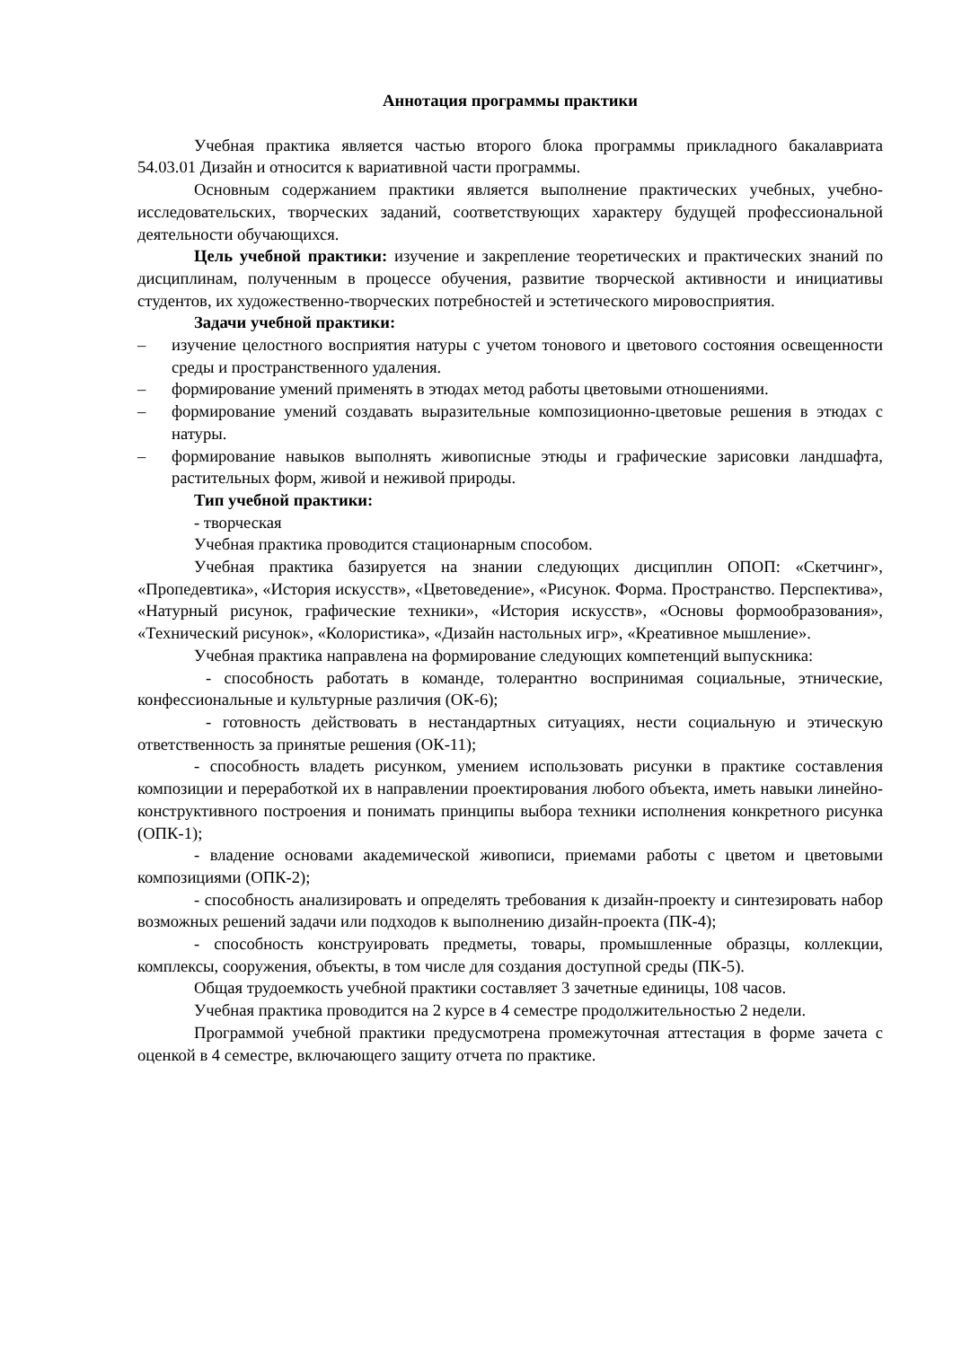Аннотация программы практики
Учебная практика является частью второго блока программы прикладного бакалавриата 54.03.01 Дизайн и относится к вариативной части программы.
Основным содержанием практики является выполнение практических учебных, учебно-исследовательских, творческих заданий, соответствующих характеру будущей профессиональной деятельности обучающихся.
Цель учебной практики: изучение и закрепление теоретических и практических знаний по дисциплинам, полученным в процессе обучения, развитие творческой активности и инициативы студентов, их художественно-творческих потребностей и эстетического мировосприятия.
Задачи учебной практики:
– изучение целостного восприятия натуры с учетом тонового и цветового состояния освещенности среды и пространственного удаления.
– формирование умений применять в этюдах метод работы цветовыми отношениями.
– формирование умений создавать выразительные композиционно-цветовые решения в этюдах с натуры.
– формирование навыков выполнять живописные этюды и графические зарисовки ландшафта, растительных форм, живой и неживой природы.
Тип учебной практики:
- творческая
Учебная практика проводится стационарным способом.
Учебная практика базируется на знании следующих дисциплин ОПОП: «Скетчинг», «Пропедевтика», «История искусств», «Цветоведение», «Рисунок. Форма. Пространство. Перспектива», «Натурный рисунок, графические техники», «История искусств», «Основы формообразования», «Технический рисунок», «Колористика», «Дизайн настольных игр», «Креативное мышление».
Учебная практика направлена на формирование следующих компетенций выпускника:
- способность работать в команде, толерантно воспринимая социальные, этнические, конфессиональные и культурные различия (ОК-6);
- готовность действовать в нестандартных ситуациях, нести социальную и этическую ответственность за принятые решения (ОК-11);
- способность владеть рисунком, умением использовать рисунки в практике составления композиции и переработкой их в направлении проектирования любого объекта, иметь навыки линейно-конструктивного построения и понимать принципы выбора техники исполнения конкретного рисунка (ОПК-1);
- владение основами академической живописи, приемами работы с цветом и цветовыми композициями (ОПК-2);
- способность анализировать и определять требования к дизайн-проекту и синтезировать набор возможных решений задачи или подходов к выполнению дизайн-проекта (ПК-4);
- способность конструировать предметы, товары, промышленные образцы, коллекции, комплексы, сооружения, объекты, в том числе для создания доступной среды (ПК-5).
Общая трудоемкость учебной практики составляет 3 зачетные единицы, 108 часов.
Учебная практика проводится на 2 курсе в 4 семестре продолжительностью 2 недели.
Программой учебной практики предусмотрена промежуточная аттестация в форме зачета с оценкой в 4 семестре, включающего защиту отчета по практике.